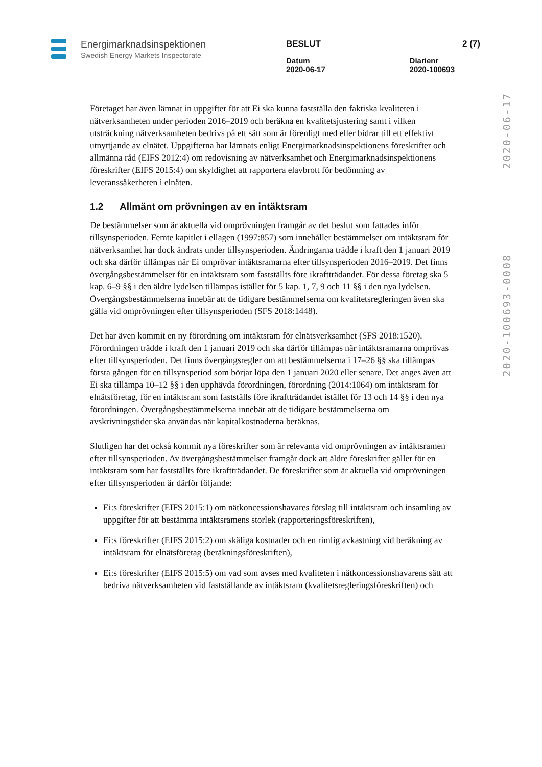Energimarknadsinspektionen
Swedish Energy Markets Inspectorate
BESLUT 2 (7)
Datum
2020-06-17 Diarienr
2020-100693
2020-100693-0008 2020-06-17
Företaget har även lämnat in uppgifter för att Ei ska kunna fastställa den faktiska kvaliteten i nätverksamheten under perioden 2016–2019 och beräkna en kvalitetsjustering samt i vilken utsträckning nätverksamheten bedrivs på ett sätt som är förenligt med eller bidrar till ett effektivt utnyttjande av elnätet. Uppgifterna har lämnats enligt Energimarknadsinspektionens föreskrifter och allmänna råd (EIFS 2012:4) om redovisning av nätverksamhet och Energimarknadsinspektionens föreskrifter (EIFS 2015:4) om skyldighet att rapportera elavbrott för bedömning av leveranssäkerheten i elnäten.
1.2 Allmänt om prövningen av en intäktsram
De bestämmelser som är aktuella vid omprövningen framgår av det beslut som fattades inför tillsynsperioden. Femte kapitlet i ellagen (1997:857) som innehåller bestämmelser om intäktsram för nätverksamhet har dock ändrats under tillsynsperioden. Ändringarna trädde i kraft den 1 januari 2019 och ska därför tillämpas när Ei omprövar intäktsramarna efter tillsynsperioden 2016–2019. Det finns övergångsbestämmelser för en intäktsram som fastställts före ikraftträdandet. För dessa företag ska 5 kap. 6–9 §§ i den äldre lydelsen tillämpas istället för 5 kap. 1, 7, 9 och 11 §§ i den nya lydelsen. Övergångsbestämmelserna innebär att de tidigare bestämmelserna om kvalitetsregleringen även ska gälla vid omprövningen efter tillsynsperioden (SFS 2018:1448).
Det har även kommit en ny förordning om intäktsram för elnätsverksamhet (SFS 2018:1520). Förordningen trädde i kraft den 1 januari 2019 och ska därför tillämpas när intäktsramarna omprövas efter tillsynsperioden. Det finns övergångsregler om att bestämmelserna i 17–26 §§ ska tillämpas första gången för en tillsynsperiod som börjar löpa den 1 januari 2020 eller senare. Det anges även att Ei ska tillämpa 10–12 §§ i den upphävda förordningen, förordning (2014:1064) om intäktsram för elnätsföretag, för en intäktsram som fastställs före ikraftträdandet istället för 13 och 14 §§ i den nya förordningen. Övergångsbestämmelserna innebär att de tidigare bestämmelserna om avskrivningstider ska användas när kapitalkostnaderna beräknas.
Slutligen har det också kommit nya föreskrifter som är relevanta vid omprövningen av intäktsramen efter tillsynsperioden. Av övergångsbestämmelser framgår dock att äldre föreskrifter gäller för en intäktsram som har fastställts före ikraftträdandet. De föreskrifter som är aktuella vid omprövningen efter tillsynsperioden är därför följande:
Ei:s föreskrifter (EIFS 2015:1) om nätkoncessionshavares förslag till intäktsram och insamling av uppgifter för att bestämma intäktsramens storlek (rapporteringsföreskriften),
Ei:s föreskrifter (EIFS 2015:2) om skäliga kostnader och en rimlig avkastning vid beräkning av intäktsram för elnätsföretag (beräkningsföreskriften),
Ei:s föreskrifter (EIFS 2015:5) om vad som avses med kvaliteten i nätkoncessionshavarens sätt att bedriva nätverksamheten vid fastställande av intäktsram (kvalitetsregleringsföreskriften) och